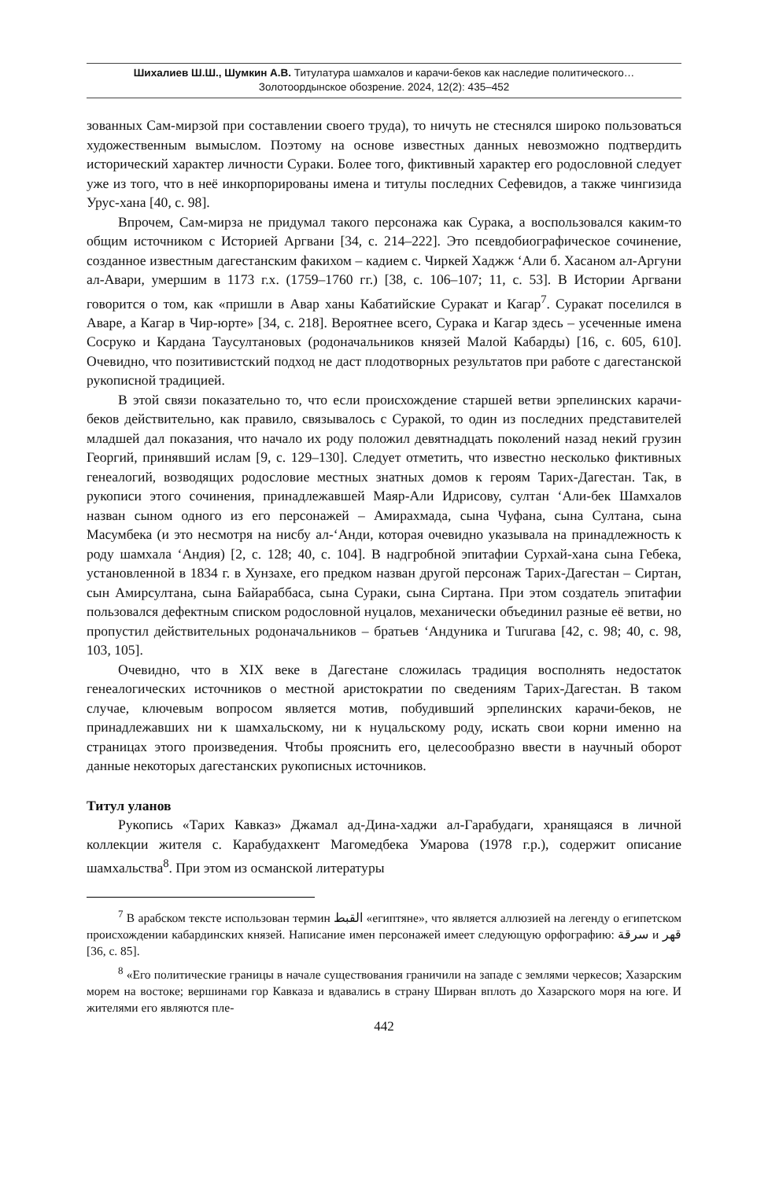Шихалиев Ш.Ш., Шумкин А.В. Титулатура шамхалов и карачи-беков как наследие политического…
Золотоордынское обозрение. 2024, 12(2): 435–452
зованных Сам-мирзой при составлении своего труда), то ничуть не стеснялся широко пользоваться художественным вымыслом. Поэтому на основе известных данных невозможно подтвердить исторический характер личности Сураки. Более того, фиктивный характер его родословной следует уже из того, что в неё инкорпорированы имена и титулы последних Сефевидов, а также чингизида Урус-хана [40, с. 98].
Впрочем, Сам-мирза не придумал такого персонажа как Сурака, а воспользовался каким-то общим источником с Историей Аргвани [34, с. 214–222]. Это псевдобиографическое сочинение, созданное известным дагестанским факихом – кадием с. Чиркей Хаджж ‘Али б. Хасаном ал-Аргуни ал-Авари, умершим в 1173 г.х. (1759–1760 гг.) [38, с. 106–107; 11, с. 53]. В Истории Аргвани говорится о том, как «пришли в Авар ханы Кабатийские Суракат и Кагар<sup>7</sup>. Суракат поселился в Аваре, а Кагар в Чир-юрте» [34, с. 218]. Вероятнее всего, Сурака и Кагар здесь – усеченные имена Сосруко и Кардана Таусултановых (родоначальников князей Малой Кабарды) [16, с. 605, 610]. Очевидно, что позитивистский подход не даст плодотворных результатов при работе с дагестанской рукописной традицией.
В этой связи показательно то, что если происхождение старшей ветви эрпелинских карачи-беков действительно, как правило, связывалось с Суракой, то один из последних представителей младшей дал показания, что начало их роду положил девятнадцать поколений назад некий грузин Георгий, принявший ислам [9, с. 129–130]. Следует отметить, что известно несколько фиктивных генеалогий, возводящих родословие местных знатных домов к героям Тарих-Дагестан. Так, в рукописи этого сочинения, принадлежавшей Маяр-Али Идрисову, султан ‘Али-бек Шамхалов назван сыном одного из его персонажей – Амирахмада, сына Чуфана, сына Султана, сына Масумбека (и это несмотря на нисбу ал-‘Анди, которая очевидно указывала на принадлежность к роду шамхала ‘Андия) [2, с. 128; 40, с. 104]. В надгробной эпитафии Сурхай-хана сына Гебека, установленной в 1834 г. в Хунзахе, его предком назван другой персонаж Тарих-Дагестан – Сиртан, сын Амирсултана, сына Байараббаса, сына Сураки, сына Сиртана. При этом создатель эпитафии пользовался дефектным списком родословной нуцалов, механически объединил разные её ветви, но пропустил действительных родоначальников – братьев ‘Андуника и Тururава [42, с. 98; 40, с. 98, 103, 105].
Очевидно, что в XIX веке в Дагестане сложилась традиция восполнять недостаток генеалогических источников о местной аристократии по сведениям Тарих-Дагестан. В таком случае, ключевым вопросом является мотив, побудивший эрпелинских карачи-беков, не принадлежавших ни к шамхальскому, ни к нуцальскому роду, искать свои корни именно на страницах этого произведения. Чтобы прояснить его, целесообразно ввести в научный оборот данные некоторых дагестанских рукописных источников.
Титул уланов
Рукопись «Тарих Кавказ» Джамал ад-Дина-хаджи ал-Гарабудаги, хранящаяся в личной коллекции жителя с. Карабудахкент Магомедбека Умарова (1978 г.р.), содержит описание шамхальства<sup>8</sup>. При этом из османской литературы
<sup>7</sup> В арабском тексте использован термин القبط «египтяне», что является аллюзией на легенду о египетском происхождении кабардинских князей. Написание имен персонажей имеет следующую орфографию: سرقة и قهر [36, с. 85].
<sup>8</sup> «Его политические границы в начале существования граничили на западе с землями черкесов; Хазарским морем на востоке; вершинами гор Кавказа и вдавались в страну Ширван вплоть до Хазарского моря на юге. И жителями его являются пле-
442